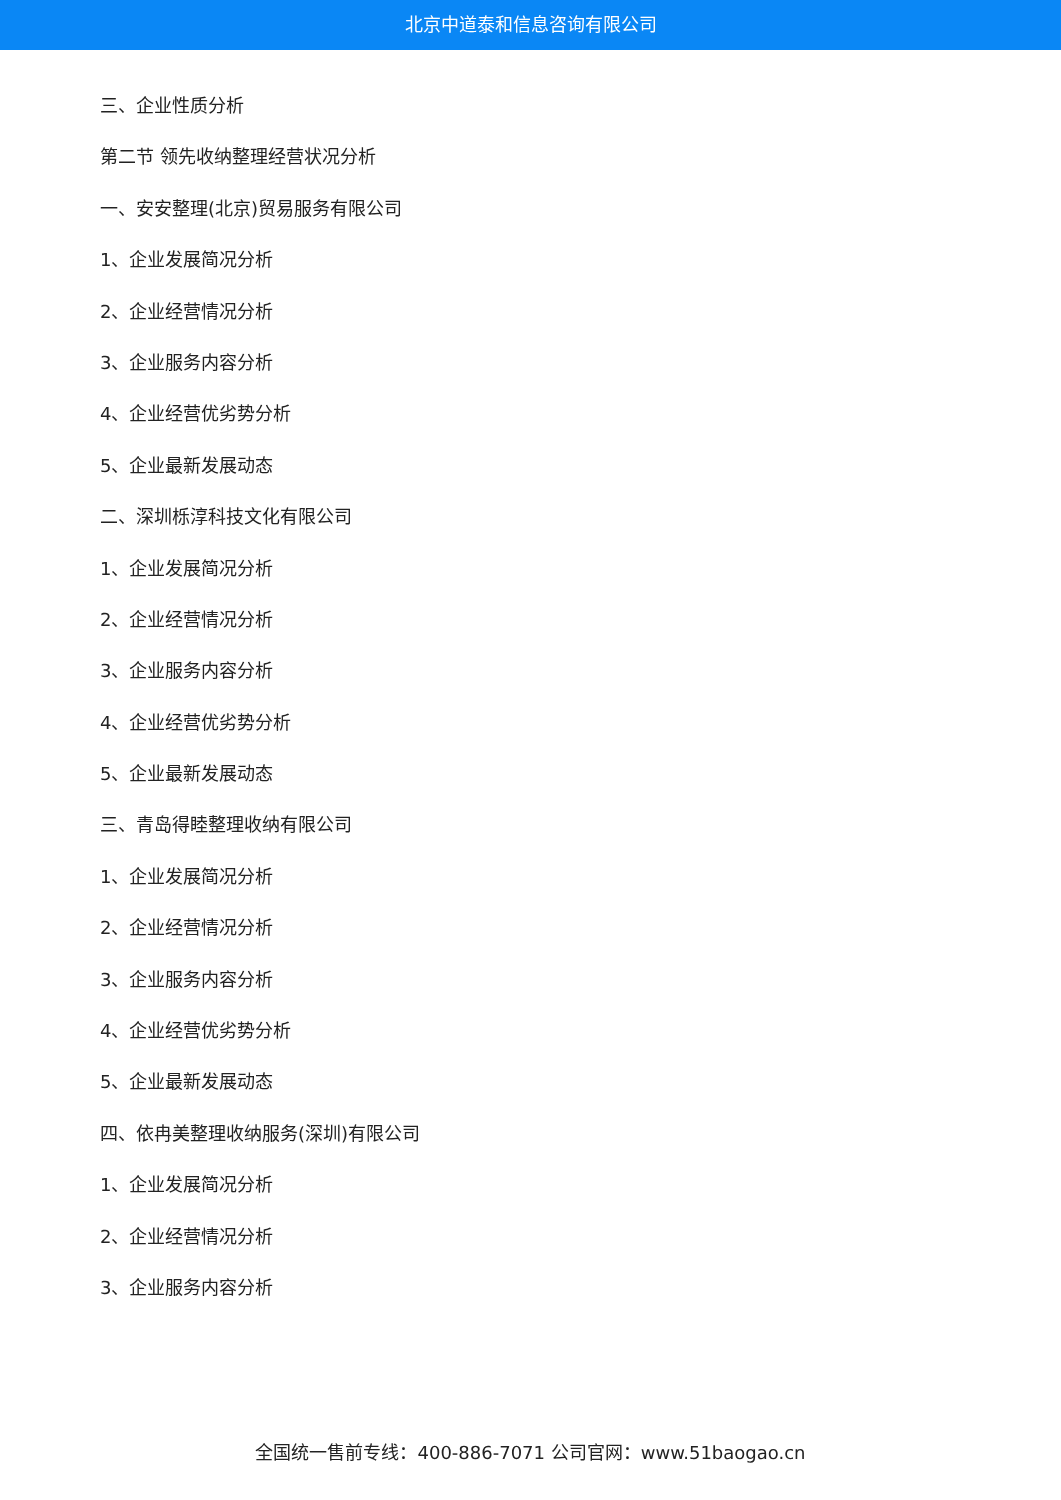北京中道泰和信息咨询有限公司
三、企业性质分析
第二节 领先收纳整理经营状况分析
一、安安整理(北京)贸易服务有限公司
1、企业发展简况分析
2、企业经营情况分析
3、企业服务内容分析
4、企业经营优劣势分析
5、企业最新发展动态
二、深圳栎淳科技文化有限公司
1、企业发展简况分析
2、企业经营情况分析
3、企业服务内容分析
4、企业经营优劣势分析
5、企业最新发展动态
三、青岛得睦整理收纳有限公司
1、企业发展简况分析
2、企业经营情况分析
3、企业服务内容分析
4、企业经营优劣势分析
5、企业最新发展动态
四、依冉美整理收纳服务(深圳)有限公司
1、企业发展简况分析
2、企业经营情况分析
3、企业服务内容分析
全国统一售前专线：400-886-7071 公司官网：www.51baogao.cn